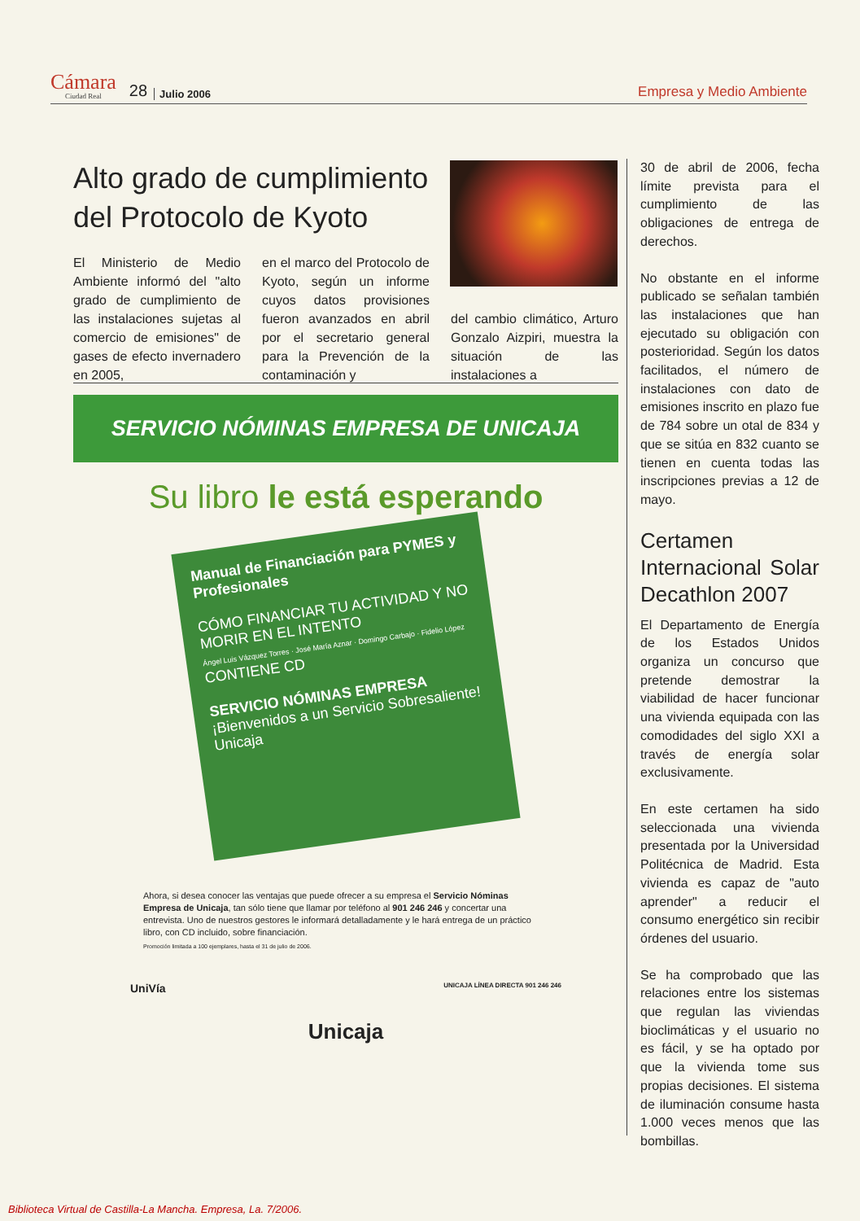Cámara
Ciudad Real
28 Julio 2006 Empresa y Medio Ambiente
Alto grado de cumplimiento del Protocolo de Kyoto
El Ministerio de Medio Ambiente informó del "alto grado de cumplimiento de las instalaciones sujetas al comercio de emisiones" de gases de efecto invernadero en 2005,
en el marco del Protocolo de Kyoto, según un informe cuyos datos provisiones fueron avanzados en abril por el secretario general para la Prevención de la contaminación y
del cambio climático, Arturo Gonzalo Aizpiri, muestra la situación de las instalaciones a
SERVICIO NÓMINAS EMPRESA DE UNICAJA
Su libro le está esperando
Manual de Financiación para PYMES y Profesionales
CÓMO FINANCIAR TU ACTIVIDAD Y NO MORIR EN EL INTENTO
Ángel Luis Vázquez Torres · José María Aznar · Domingo Carbajo · Fidelio López
CONTIENE CD
SERVICIO NÓMINAS EMPRESA
¡Bienvenidos a un Servicio Sobresaliente!
Unicaja
Ahora, si desea conocer las ventajas que puede ofrecer a su empresa el Servicio Nóminas Empresa de Unicaja, tan sólo tiene que llamar por teléfono al 901 246 246 y concertar una entrevista. Uno de nuestros gestores le informará detalladamente y le hará entrega de un práctico libro, con CD incluido, sobre financiación.
Promoción limitada a 100 ejemplares, hasta el 31 de julio de 2006.
UniVía UNICAJA LÍNEA DIRECTA 901 246 246
Unicaja
30 de abril de 2006, fecha límite prevista para el cumplimiento de las obligaciones de entrega de derechos.
No obstante en el informe publicado se señalan también las instalaciones que han ejecutado su obligación con posterioridad. Según los datos facilitados, el número de instalaciones con dato de emisiones inscrito en plazo fue de 784 sobre un otal de 834 y que se sitúa en 832 cuanto se tienen en cuenta todas las inscripciones previas a 12 de mayo.
Certamen Internacional Solar Decathlon 2007
El Departamento de Energía de los Estados Unidos organiza un concurso que pretende demostrar la viabilidad de hacer funcionar una vivienda equipada con las comodidades del siglo XXI a través de energía solar exclusivamente.
En este certamen ha sido seleccionada una vivienda presentada por la Universidad Politécnica de Madrid. Esta vivienda es capaz de "auto aprender" a reducir el consumo energético sin recibir órdenes del usuario.
Se ha comprobado que las relaciones entre los sistemas que regulan las viviendas bioclimáticas y el usuario no es fácil, y se ha optado por que la vivienda tome sus propias decisiones. El sistema de iluminación consume hasta 1.000 veces menos que las bombillas.
Biblioteca Virtual de Castilla-La Mancha. Empresa, La. 7/2006.